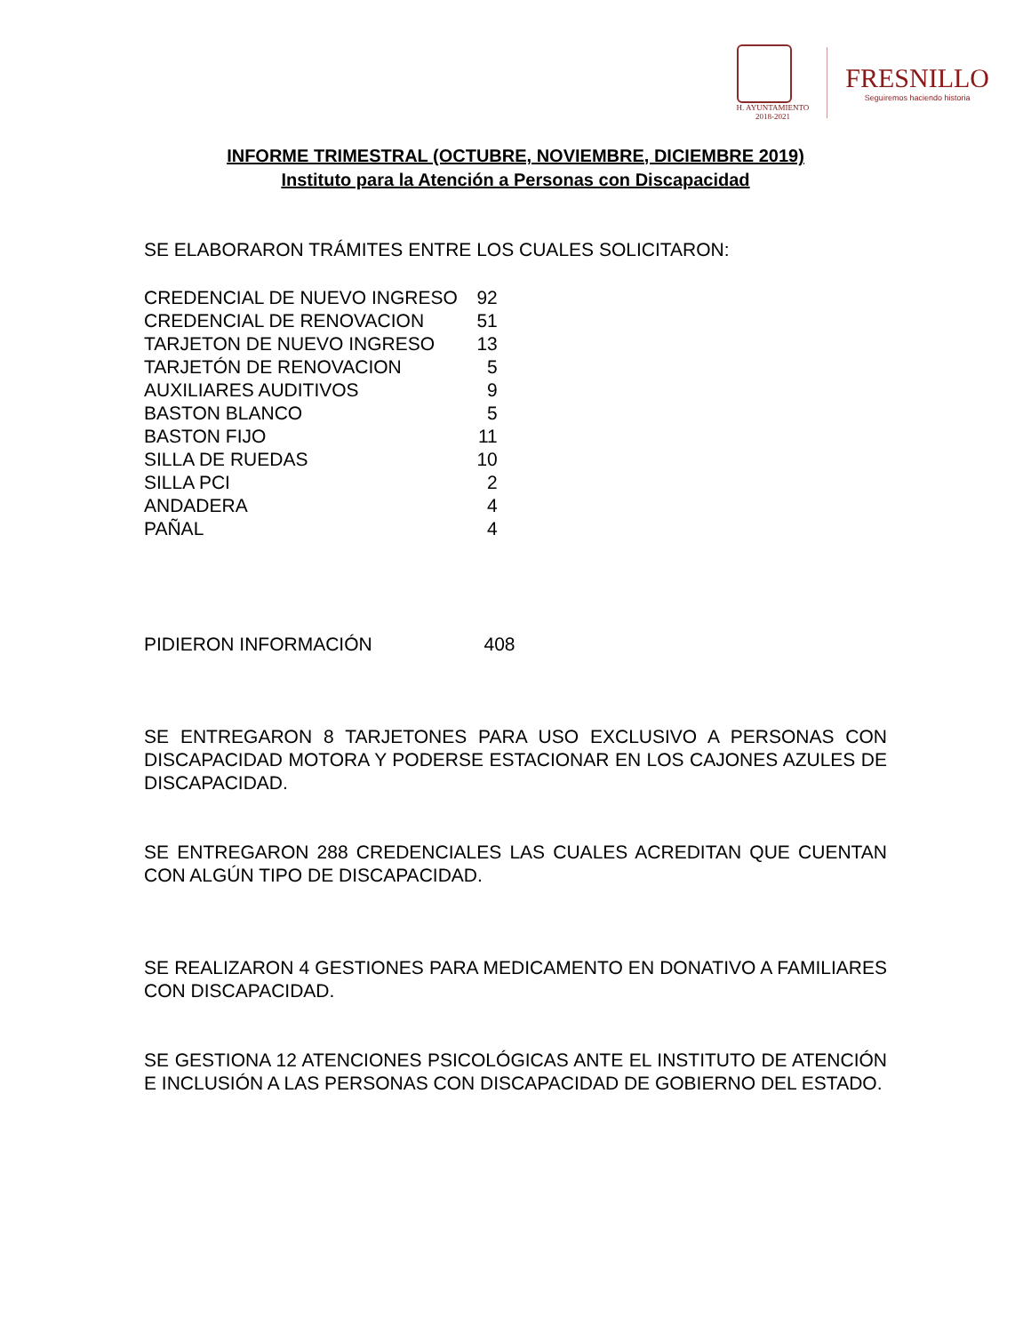H. AYUNTAMIENTO
2018-2021
FRESNILLO
Seguiremos haciendo historia
INFORME TRIMESTRAL (OCTUBRE, NOVIEMBRE, DICIEMBRE 2019)
Instituto para la Atención a Personas con Discapacidad
SE ELABORARON TRÁMITES ENTRE LOS CUALES SOLICITARON:
| CREDENCIAL DE NUEVO INGRESO | 92 |
| CREDENCIAL DE RENOVACION | 51 |
| TARJETON DE NUEVO INGRESO | 13 |
| TARJETÓN DE RENOVACION | 5 |
| AUXILIARES AUDITIVOS | 9 |
| BASTON BLANCO | 5 |
| BASTON FIJO | 11 |
| SILLA DE RUEDAS | 10 |
| SILLA PCI | 2 |
| ANDADERA | 4 |
| PAÑAL | 4 |
PIDIERON INFORMACIÓN 408
SE ENTREGARON 8 TARJETONES PARA USO EXCLUSIVO A PERSONAS CON DISCAPACIDAD MOTORA Y PODERSE ESTACIONAR EN LOS CAJONES AZULES DE DISCAPACIDAD.
SE ENTREGARON 288 CREDENCIALES LAS CUALES ACREDITAN QUE CUENTAN CON ALGÚN TIPO DE DISCAPACIDAD.
SE REALIZARON 4 GESTIONES PARA MEDICAMENTO EN DONATIVO A FAMILIARES CON DISCAPACIDAD.
SE GESTIONA 12 ATENCIONES PSICOLÓGICAS ANTE EL INSTITUTO DE ATENCIÓN E INCLUSIÓN A LAS PERSONAS CON DISCAPACIDAD DE GOBIERNO DEL ESTADO.